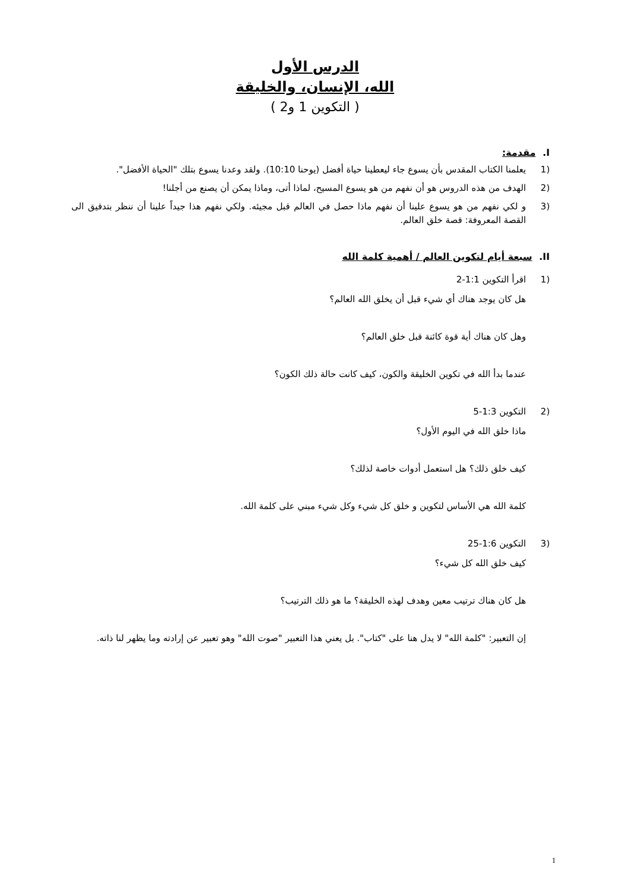الدرس الأول
الله، الإنسان، والخليقة
( التكوين 1 و2 )
I. مقدمة:
(1 يعلمنا الكتاب المقدس بأن يسوع جاء ليعطينا حياة أفضل (يوحنا 10:10). ولقد وعدنا يسوع بتلك "الحياة الأفضل".
(2 الهدف من هذه الدروس هو أن نفهم من هو يسوع المسيح، لماذا أتى، وماذا يمكن أن يصنع من أجلنا!
(3 و لكي نفهم من هو يسوع علينا أن نفهم ماذا حصل في العالم قبل مجيئه. ولكي نفهم هذا جيداً علينا أن ننظر بتدقيق الى القصة المعروفة: قصة خلق العالم.
II. سبعة أيام لتكوين العالم / أهمية كلمة الله
(1 اقرأ التكوين 1:1-2
هل كان يوجد هناك أي شيء قبل أن يخلق الله العالم؟
وهل كان هناك أية قوة كائنة قبل خلق العالم؟
عندما بدأ الله في تكوين الخليقة والكون، كيف كانت حالة ذلك الكون؟
(2 التكوين 1:3-5
ماذا خلق الله في اليوم الأول؟
كيف خلق ذلك؟ هل استعمل أدوات خاصة لذلك؟
كلمة الله هي الأساس لتكوين و خلق كل شيء وكل شيء مبني على كلمة الله.
(3 التكوين 1:6-25
كيف خلق الله كل شيء؟
هل كان هناك ترتيب معين وهدف لهذه الخليقة؟ ما هو ذلك الترتيب؟
إن التعبير: "كلمة الله" لا يدل هنا على "كتاب". بل يعني هذا التعبير "صوت الله" وهو تعبير عن إرادته وما يظهر لنا ذاته.
1